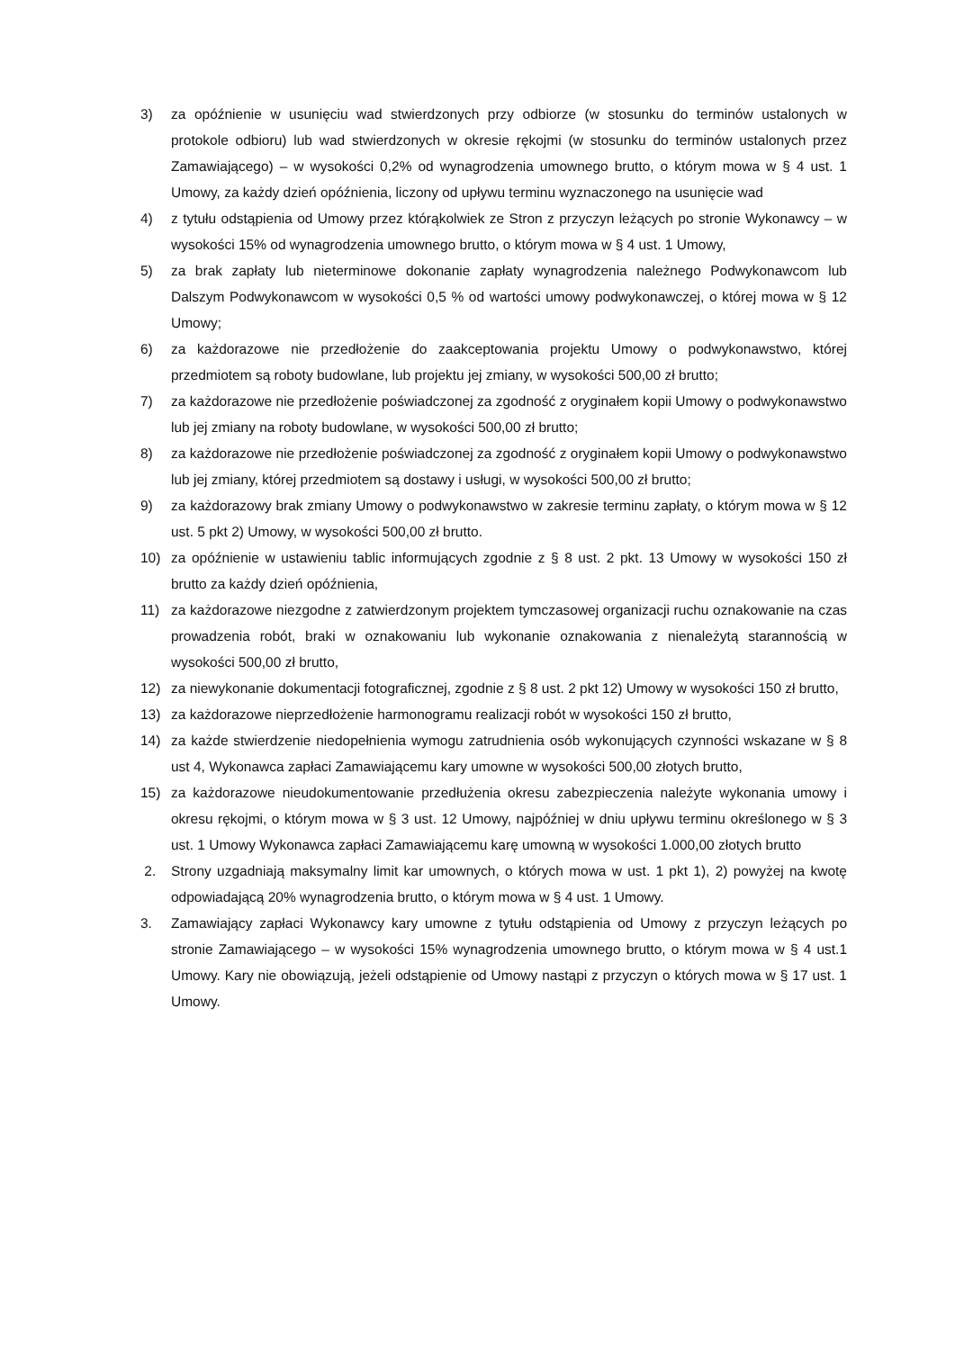3) za opóźnienie w usunięciu wad stwierdzonych przy odbiorze (w stosunku do terminów ustalonych w protokole odbioru) lub wad stwierdzonych w okresie rękojmi (w stosunku do terminów ustalonych przez Zamawiającego) – w wysokości 0,2% od wynagrodzenia umownego brutto, o którym mowa w § 4 ust. 1 Umowy, za każdy dzień opóźnienia, liczony od upływu terminu wyznaczonego na usunięcie wad
4) z tytułu odstąpienia od Umowy przez którąkolwiek ze Stron z przyczyn leżących po stronie Wykonawcy – w wysokości 15% od wynagrodzenia umownego brutto, o którym mowa w § 4 ust. 1 Umowy,
5) za brak zapłaty lub nieterminowe dokonanie zapłaty wynagrodzenia należnego Podwykonawcom lub Dalszym Podwykonawcom w wysokości 0,5 % od wartości umowy podwykonawczej, o której mowa w § 12 Umowy;
6) za każdorazowe nie przedłożenie do zaakceptowania projektu Umowy o podwykonawstwo, której przedmiotem są roboty budowlane, lub projektu jej zmiany, w wysokości 500,00 zł brutto;
7) za każdorazowe nie przedłożenie poświadczonej za zgodność z oryginałem kopii Umowy o podwykonawstwo lub jej zmiany na roboty budowlane, w wysokości 500,00 zł brutto;
8) za każdorazowe nie przedłożenie poświadczonej za zgodność z oryginałem kopii Umowy o podwykonawstwo lub jej zmiany, której przedmiotem są dostawy i usługi, w wysokości 500,00 zł brutto;
9) za każdorazowy brak zmiany Umowy o podwykonawstwo w zakresie terminu zapłaty, o którym mowa w § 12 ust. 5 pkt 2) Umowy, w wysokości 500,00 zł brutto.
10) za opóźnienie w ustawieniu tablic informujących zgodnie z § 8 ust. 2 pkt. 13 Umowy w wysokości 150 zł brutto za każdy dzień opóźnienia,
11) za każdorazowe niezgodne z zatwierdzonym projektem tymczasowej organizacji ruchu oznakowanie na czas prowadzenia robót, braki w oznakowaniu lub wykonanie oznakowania z nienależytą starannością w wysokości 500,00 zł brutto,
12) za niewykonanie dokumentacji fotograficznej, zgodnie z § 8 ust. 2 pkt 12) Umowy w wysokości 150 zł brutto,
13) za każdorazowe nieprzedłożenie harmonogramu realizacji robót w wysokości 150 zł brutto,
14) za każde stwierdzenie niedopełnienia wymogu zatrudnienia osób wykonujących czynności wskazane w § 8 ust 4, Wykonawca zapłaci Zamawiającemu kary umowne w wysokości 500,00 złotych brutto,
15) za każdorazowe nieudokumentowanie przedłużenia okresu zabezpieczenia należyte wykonania umowy i okresu rękojmi, o którym mowa w § 3 ust. 12 Umowy, najpóźniej w dniu upływu terminu określonego w § 3 ust. 1 Umowy Wykonawca zapłaci Zamawiającemu karę umowną w wysokości 1.000,00 złotych brutto
2. Strony uzgadniają maksymalny limit kar umownych, o których mowa w ust. 1 pkt 1), 2) powyżej na kwotę odpowiadającą 20% wynagrodzenia brutto, o którym mowa w § 4 ust. 1 Umowy.
3. Zamawiający zapłaci Wykonawcy kary umowne z tytułu odstąpienia od Umowy z przyczyn leżących po stronie Zamawiającego – w wysokości 15% wynagrodzenia umownego brutto, o którym mowa w § 4 ust.1 Umowy. Kary nie obowiązują, jeżeli odstąpienie od Umowy nastąpi z przyczyn o których mowa w § 17 ust. 1 Umowy.